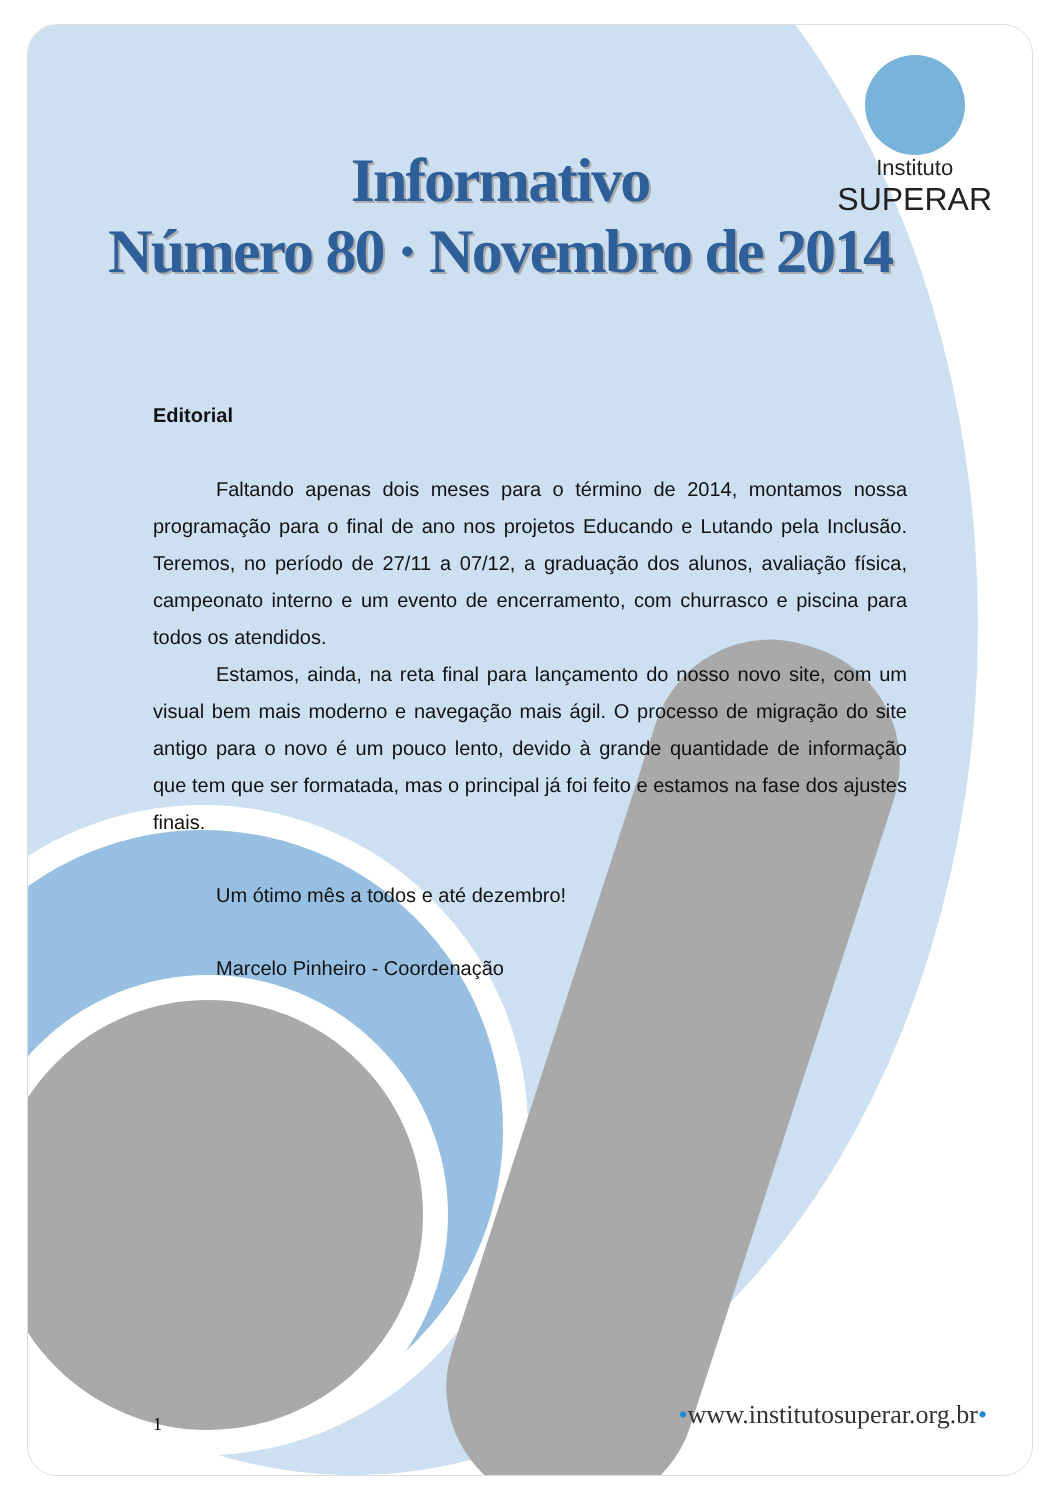Instituto
SUPERAR
Informativo
Número 80 · Novembro de 2014
Editorial
Faltando apenas dois meses para o término de 2014, montamos nossa programação para o final de ano nos projetos Educando e Lutando pela Inclusão. Teremos, no período de 27/11 a 07/12, a graduação dos alunos, avaliação física, campeonato interno e um evento de encerramento, com churrasco e piscina para todos os atendidos.
Estamos, ainda, na reta final para lançamento do nosso novo site, com um visual bem mais moderno e navegação mais ágil. O processo de migração do site antigo para o novo é um pouco lento, devido à grande quantidade de informação que tem que ser formatada, mas o principal já foi feito e estamos na fase dos ajustes finais.
Um ótimo mês a todos e até dezembro!
Marcelo Pinheiro - Coordenação
1 •www.institutosuperar.org.br•